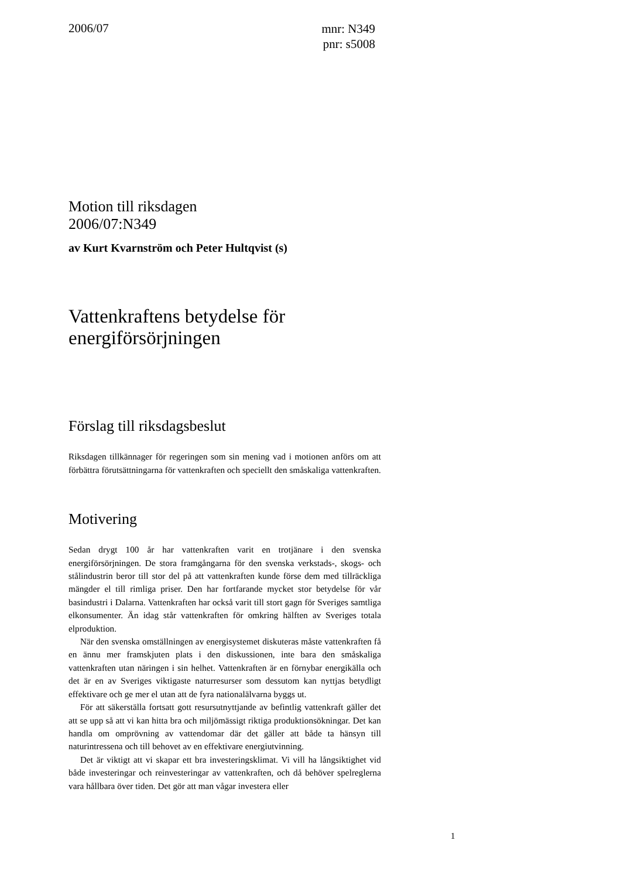2006/07
mnr: N349
pnr: s5008
Motion till riksdagen
2006/07:N349
av Kurt Kvarnström och Peter Hultqvist (s)
Vattenkraftens betydelse för energiförsörjningen
Förslag till riksdagsbeslut
Riksdagen tillkännager för regeringen som sin mening vad i motionen anförs om att förbättra förutsättningarna för vattenkraften och speciellt den småskaliga vattenkraften.
Motivering
Sedan drygt 100 år har vattenkraften varit en trotjänare i den svenska energiförsörjningen. De stora framgångarna för den svenska verkstads-, skogs- och stålindustrin beror till stor del på att vattenkraften kunde förse dem med tillräckliga mängder el till rimliga priser. Den har fortfarande mycket stor betydelse för vår basindustri i Dalarna. Vattenkraften har också varit till stort gagn för Sveriges samtliga elkonsumenter. Än idag står vattenkraften för omkring hälften av Sveriges totala elproduktion.
När den svenska omställningen av energisystemet diskuteras måste vattenkraften få en ännu mer framskjuten plats i den diskussionen, inte bara den småskaliga vattenkraften utan näringen i sin helhet. Vattenkraften är en förnybar energikälla och det är en av Sveriges viktigaste naturresurser som dessutom kan nyttjas betydligt effektivare och ge mer el utan att de fyra nationalälvarna byggs ut.
För att säkerställa fortsatt gott resursutnyttjande av befintlig vattenkraft gäller det att se upp så att vi kan hitta bra och miljömässigt riktiga produktionsökningar. Det kan handla om omprövning av vattendomar där det gäller att både ta hänsyn till naturintressena och till behovet av en effektivare energiutvinning.
Det är viktigt att vi skapar ett bra investeringsklimat. Vi vill ha långsiktighet vid både investeringar och reinvesteringar av vattenkraften, och då behöver spelreglerna vara hållbara över tiden. Det gör att man vågar investera eller
1